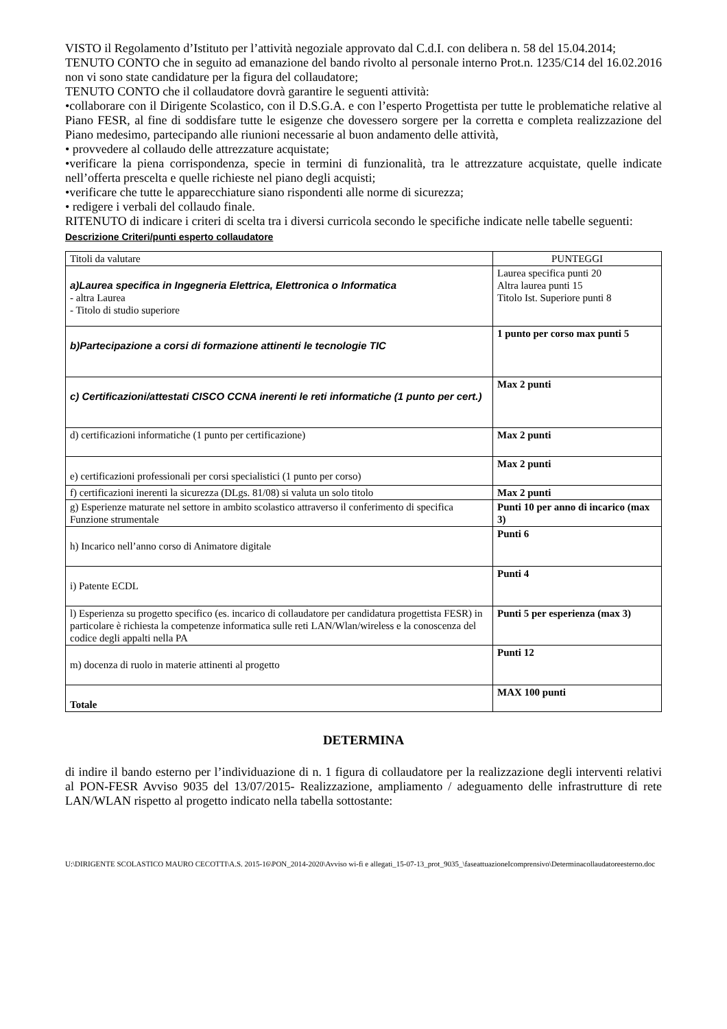VISTO il Regolamento d’Istituto per l’attività negoziale approvato dal C.d.I. con delibera n. 58 del 15.04.2014;
TENUTO CONTO che in seguito ad emanazione del bando rivolto al personale interno Prot.n. 1235/C14 del 16.02.2016 non vi sono state candidature per la figura del collaudatore;
TENUTO CONTO che il collaudatore dovrà garantire le seguenti attività:
•collaborare con il Dirigente Scolastico, con il D.S.G.A. e con l’esperto Progettista per tutte le problematiche relative al Piano FESR, al fine di soddisfare tutte le esigenze che dovessero sorgere per la corretta e completa realizzazione del Piano medesimo, partecipando alle riunioni necessarie al buon andamento delle attività,
• provvedere al collaudo delle attrezzature acquistate;
•verificare la piena corrispondenza, specie in termini di funzionalità, tra le attrezzature acquistate, quelle indicate nell’offerta prescelta e quelle richieste nel piano degli acquisti;
•verificare che tutte le apparecchiature siano rispondenti alle norme di sicurezza;
• redigere i verbali del collaudo finale.
RITENUTO di indicare i criteri di scelta tra i diversi curricola secondo le specifiche indicate nelle tabelle seguenti:
Descrizione Criteri/punti esperto collaudatore
| Titoli da valutare | PUNTEGGI |
| a)Laurea specifica in Ingegneria Elettrica, Elettronica o Informatica - altra Laurea - Titolo di studio superiore | Laurea specifica punti 20 Altra laurea punti 15 Titolo Ist. Superiore punti 8 |
| b)Partecipazione a corsi di formazione attinenti le tecnologie TIC | 1 punto per corso max punti 5 |
| c) Certificazioni/attestati CISCO CCNA inerenti le reti informatiche (1 punto per cert.) | Max 2 punti |
| d) certificazioni informatiche (1 punto per certificazione) | Max 2 punti |
| e) certificazioni professionali per corsi specialistici (1 punto per corso) | Max 2 punti |
| f) certificazioni inerenti la sicurezza (DLgs. 81/08) si valuta un solo titolo | Max 2 punti |
| g) Esperienze maturate nel settore in ambito scolastico attraverso il conferimento di specifica Funzione strumentale | Punti 10 per anno di incarico (max 3) |
| h) Incarico nell’anno corso di Animatore digitale | Punti 6 |
| i) Patente ECDL | Punti 4 |
| l) Esperienza su progetto specifico (es. incarico di collaudatore per candidatura progettista FESR) in particolare è richiesta la competenze informatica sulle reti LAN/Wlan/wireless e la conoscenza del codice degli appalti nella PA | Punti 5 per esperienza (max 3) |
| m) docenza di ruolo in materie attinenti al progetto | Punti 12 |
| Totale | MAX 100 punti |
DETERMINA
di indire il bando esterno per l’individuazione di n. 1 figura di collaudatore per la realizzazione degli interventi relativi al PON-FESR Avviso 9035 del 13/07/2015- Realizzazione, ampliamento / adeguamento delle infrastrutture di rete LAN/WLAN rispetto al progetto indicato nella tabella sottostante:
U:\DIRIGENTE SCOLASTICO MAURO CECOTTI\A.S. 2015-16\PON_2014-2020\Avviso wi-fi e allegati_15-07-13_prot_9035_\faseattuazioneIcomprensivo\Determinacollaudatoreesterno.doc